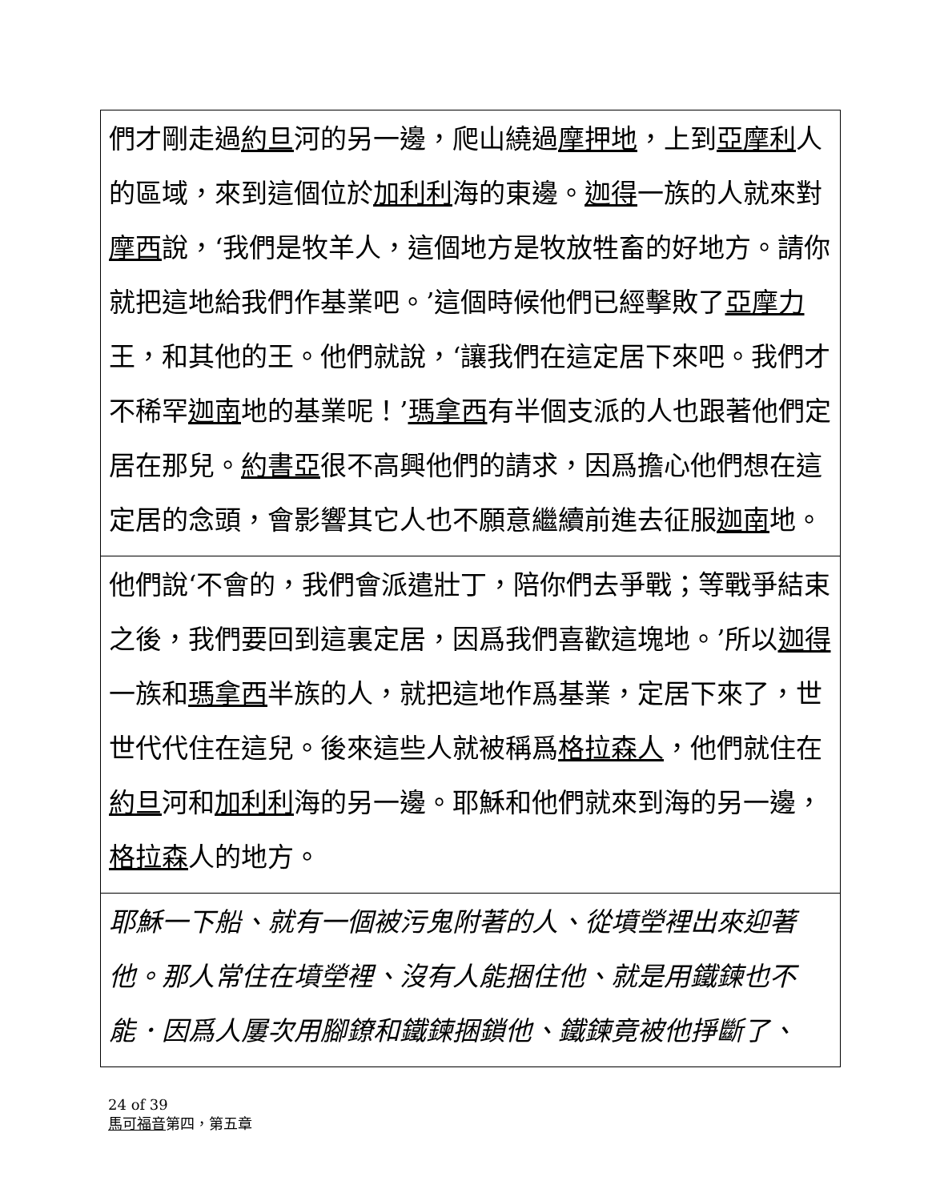| 們才剛走過 約旦 河的另一邊，爬山繞過 摩押地 ，上到 亞摩利 人的區域，來到這個位於 加利利 海的東邊。 迦得 一族的人就來對 摩西 說，‘我們是牧羊人，這個地方是牧放牲畜的好地方。請你就把這地給我們作基業吧。’這個時候他們已經擊敗了 亞摩力 王，和其他的王。他們就說，‘讓我們在這定居下來吧。我們才不稀罕 迦南 地的基業呢！’ 瑪拿西 有半個支派的人也跟著他們定居在那兒。 約書亞 很不高興他們的請求，因爲擔心他們想在這定居的念頭，會影響其它人也不願意繼續前進去征服 迦南 地。 |
| 他們說‘不會的，我們會派遣壯丁，陪你們去爭戰；等戰爭結束之後，我們要回到這裏定居，因爲我們喜歡這塊地。’所以 迦得 一族和 瑪拿西 半族的人，就把這地作爲基業，定居下來了，世世代代住在這兒。後來這些人就被稱爲 格拉森人 ，他們就住在 約旦 河和 加利利 海的另一邊。耶穌和他們就來到海的另一邊， 格拉森 人的地方。 |
| 耶穌一下船、就有一個被污鬼附著的人、從墳塋裡出來迎著他。那人常住在墳塋裡、沒有人能捆住他、就是用鐵鍊也不能．因爲人屢次用腳鐐和鐵鍊捆鎖他、鐵鍊竟被他掙斷了、 |
24 of 39
馬可福音第四，第五章